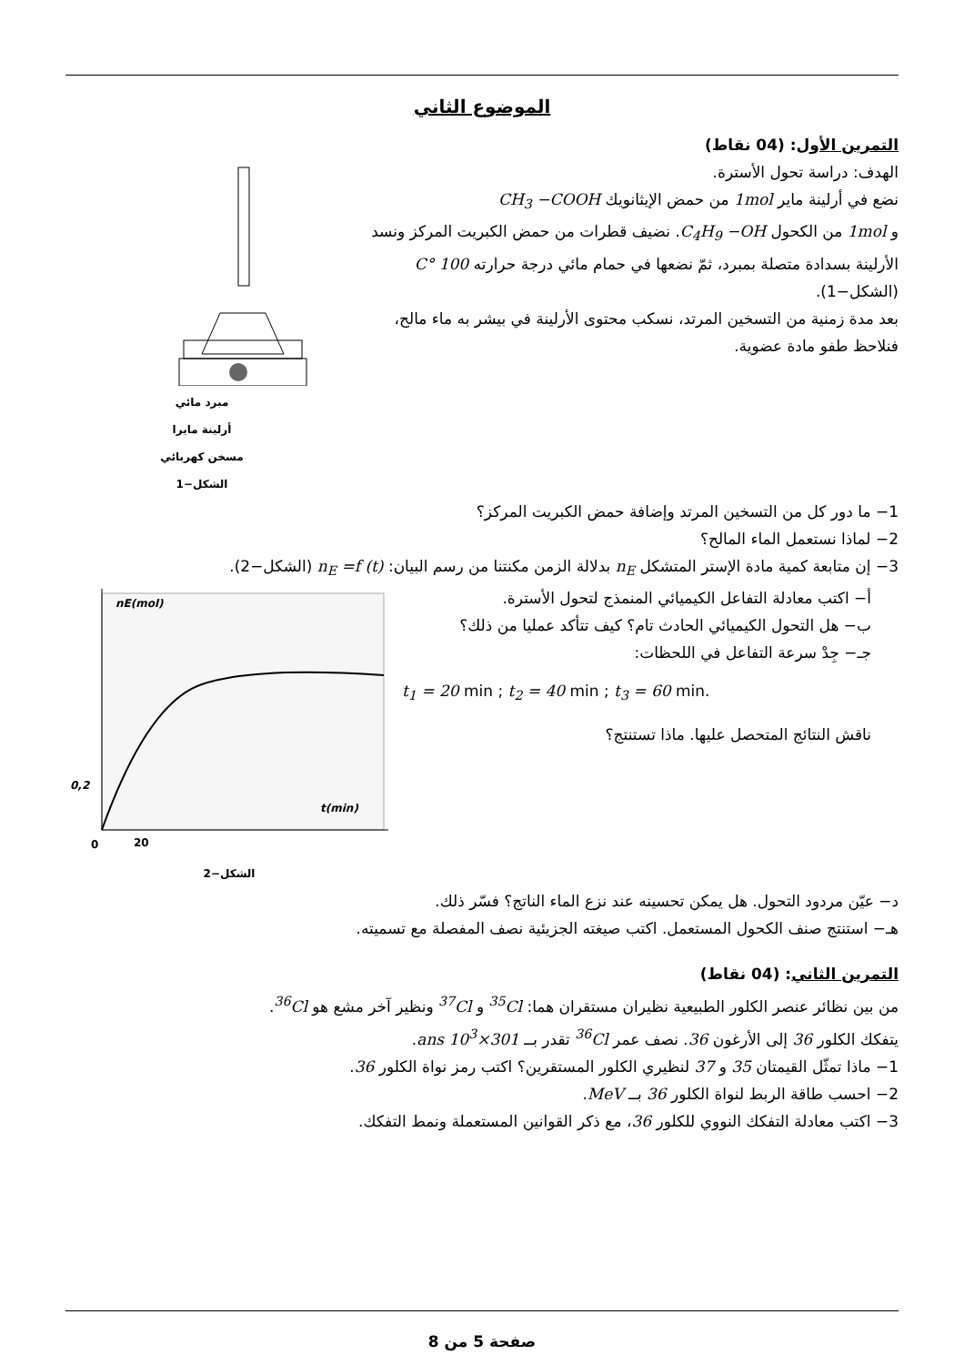الموضوع الثاني
التمرين الأول: (04 نقاط)
الهدف: دراسة تحول الأسترة.
نضع في أرلينة ماير 1mol من حمض الإيثانويك CH<sub>3</sub> −COOH
و 1mol من الكحول C<sub>4</sub>H<sub>9</sub> −OH. نضيف قطرات من حمض الكبريت المركز ونسد الأرلينة بسدادة متصلة بمبرد، ثمّ نضعها في حمام مائي درجة حرارته 100 °C (الشكل−1).
بعد مدة زمنية من التسخين المرتد، نسكب محتوى الأرلينة في بيشر به ماء مالح، فنلاحظ طفو مادة عضوية.
مبرد مائي
أرلينة مايرا
مسخن كهربائي
الشكل−1
1− ما دور كل من التسخين المرتد وإضافة حمض الكبريت المركز؟
2− لماذا نستعمل الماء المالح؟
3− إن متابعة كمية مادة الإستر المتشكل n<sub>E</sub> بدلالة الزمن مكنتنا من رسم البيان: n<sub>E</sub> =f (t) (الشكل−2).
أ− اكتب معادلة التفاعل الكيميائي المنمذج لتحول الأسترة.
ب− هل التحول الكيميائي الحادث تام؟ كيف تتأكد عمليا من ذلك؟
جـ− جِدْ سرعة التفاعل في اللحظات:
t<sub>1</sub> = 20 min ; t<sub>2</sub> = 40 min ; t<sub>3</sub> = 60 min.
ناقش النتائج المتحصل عليها. ماذا تستنتج؟
nE(mol)
0,2
t(min)
0
20
الشكل−2
د− عيّن مردود التحول. هل يمكن تحسينه عند نزع الماء الناتج؟ فسّر ذلك.
هـ− استنتج صنف الكحول المستعمل. اكتب صيغته الجزيئية نصف المفصلة مع تسميته.
التمرين الثاني: (04 نقاط)
من بين نظائر عنصر الكلور الطبيعية نظيران مستقران هما: <sup>35</sup>Cl و <sup>37</sup>Cl ونظير آخر مشع هو <sup>36</sup>Cl.
يتفكك الكلور 36 إلى الأرغون 36. نصف عمر <sup>36</sup>Cl تقدر بــ 301×10<sup>3</sup> ans.
1− ماذا تمثّل القيمتان 35 و 37 لنظيري الكلور المستقرين؟ اكتب رمز نواة الكلور 36.
2− احسب طاقة الربط لنواة الكلور 36 بــ MeV.
3− اكتب معادلة التفكك النووي للكلور 36، مع ذكر القوانين المستعملة ونمط التفكك.
صفحة 5 من 8